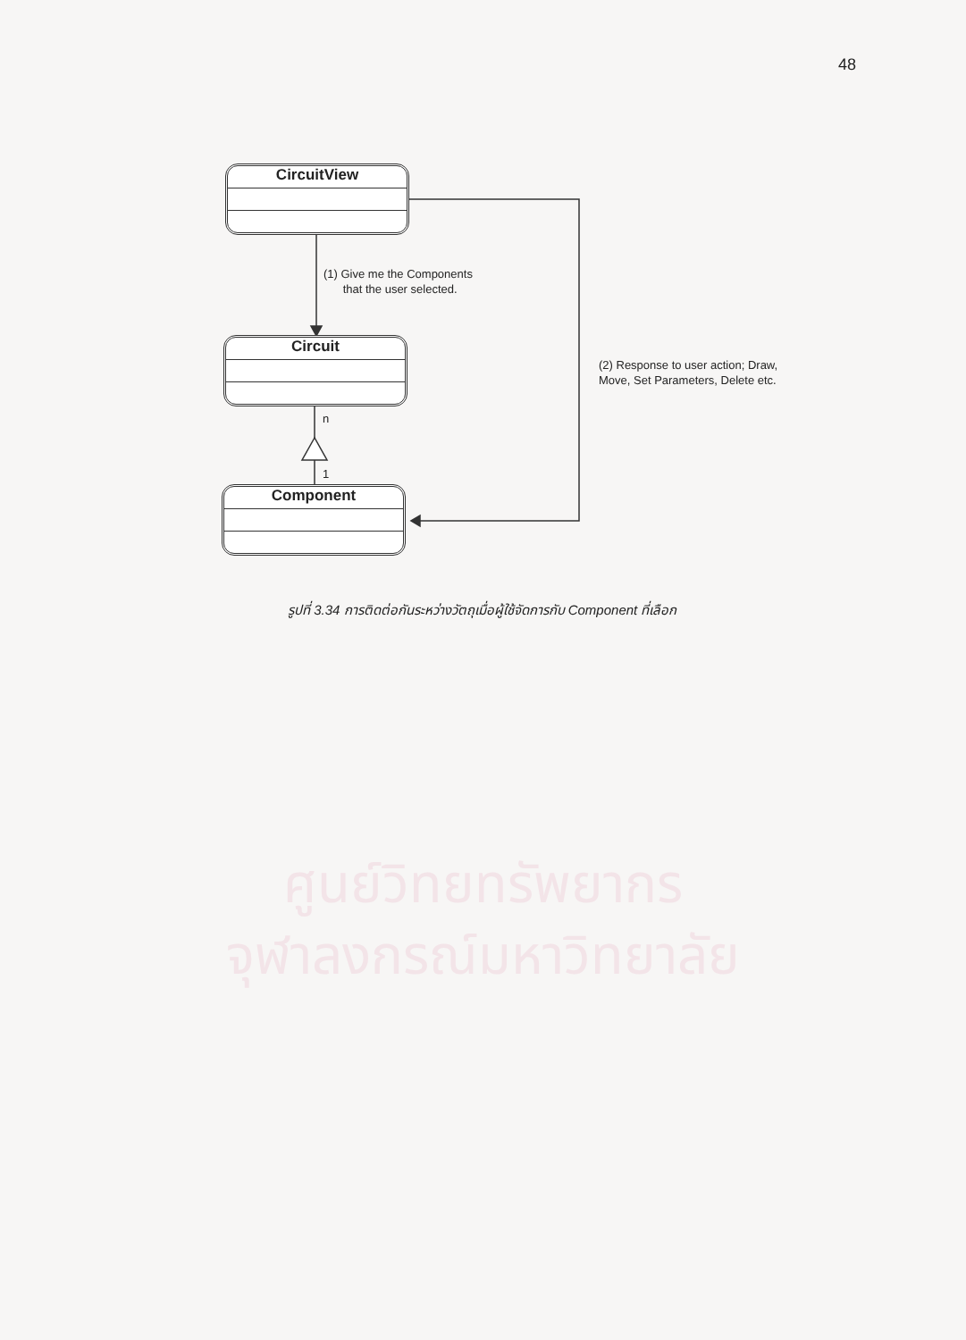48
ศูนย์วิทยทรัพยากร
จุฬาลงกรณ์มหาวิทยาลัย
CircuitView
Circuit
Component
(1) Give me the Components
that the user selected.
(2) Response to user action; Draw,
Move, Set Parameters, Delete etc.
n
1
รูปที่ 3.34 การติดต่อกันระหว่างวัตถุเมื่อผู้ใช้จัดการกับ Component ที่เลือก